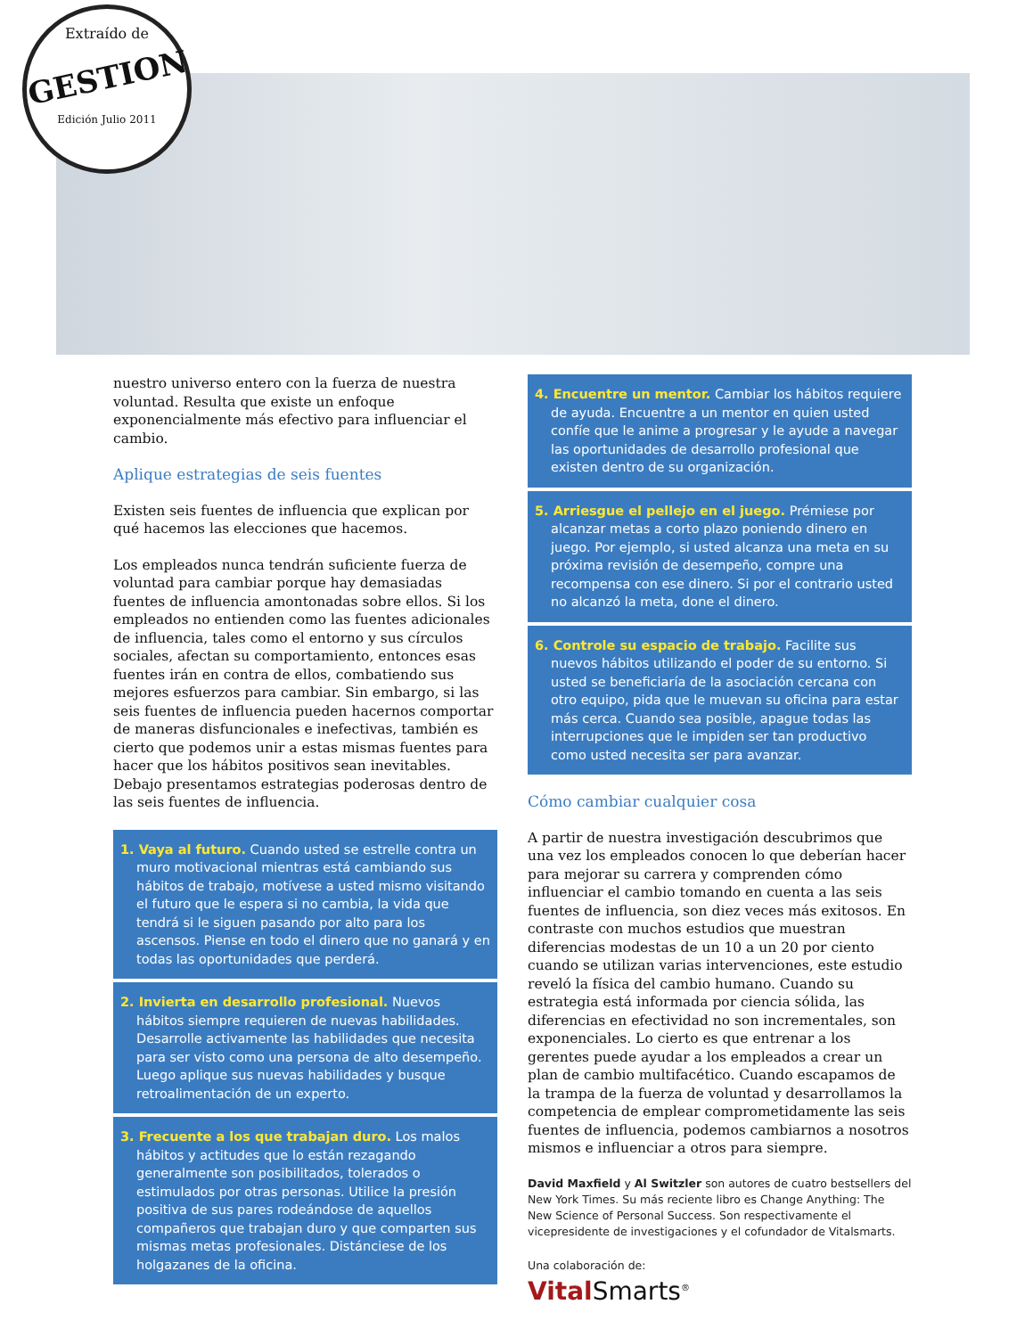Extraído de
GESTION
Edición Julio 2011
nuestro universo entero con la fuerza de nuestra voluntad. Resulta que existe un enfoque exponencialmente más efectivo para influenciar el cambio.
Aplique estrategias de seis fuentes
Existen seis fuentes de influencia que explican por qué hacemos las elecciones que hacemos.
Los empleados nunca tendrán suficiente fuerza de voluntad para cambiar porque hay demasiadas fuentes de influencia amontonadas sobre ellos. Si los empleados no entienden como las fuentes adicionales de influencia, tales como el entorno y sus círculos sociales, afectan su comportamiento, entonces esas fuentes irán en contra de ellos, combatiendo sus mejores esfuerzos para cambiar. Sin embargo, si las seis fuentes de influencia pueden hacernos comportar de maneras disfuncionales e inefectivas, también es cierto que podemos unir a estas mismas fuentes para hacer que los hábitos positivos sean inevitables. Debajo presentamos estrategias poderosas dentro de las seis fuentes de influencia.
1. Vaya al futuro. Cuando usted se estrelle contra un muro motivacional mientras está cambiando sus hábitos de trabajo, motívese a usted mismo visitando el futuro que le espera si no cambia, la vida que tendrá si le siguen pasando por alto para los ascensos. Piense en todo el dinero que no ganará y en todas las oportunidades que perderá.
2. Invierta en desarrollo profesional. Nuevos hábitos siempre requieren de nuevas habilidades. Desarrolle activamente las habilidades que necesita para ser visto como una persona de alto desempeño. Luego aplique sus nuevas habilidades y busque retroalimentación de un experto.
3. Frecuente a los que trabajan duro. Los malos hábitos y actitudes que lo están rezagando generalmente son posibilitados, tolerados o estimulados por otras personas. Utilice la presión positiva de sus pares rodeándose de aquellos compañeros que trabajan duro y que comparten sus mismas metas profesionales. Distánciese de los holgazanes de la oficina.
4. Encuentre un mentor. Cambiar los hábitos requiere de ayuda. Encuentre a un mentor en quien usted confíe que le anime a progresar y le ayude a navegar las oportunidades de desarrollo profesional que existen dentro de su organización.
5. Arriesgue el pellejo en el juego. Prémiese por alcanzar metas a corto plazo poniendo dinero en juego. Por ejemplo, si usted alcanza una meta en su próxima revisión de desempeño, compre una recompensa con ese dinero. Si por el contrario usted no alcanzó la meta, done el dinero.
6. Controle su espacio de trabajo. Facilite sus nuevos hábitos utilizando el poder de su entorno. Si usted se beneficiaría de la asociación cercana con otro equipo, pida que le muevan su oficina para estar más cerca. Cuando sea posible, apague todas las interrupciones que le impiden ser tan productivo como usted necesita ser para avanzar.
Cómo cambiar cualquier cosa
A partir de nuestra investigación descubrimos que una vez los empleados conocen lo que deberían hacer para mejorar su carrera y comprenden cómo influenciar el cambio tomando en cuenta a las seis fuentes de influencia, son diez veces más exitosos. En contraste con muchos estudios que muestran diferencias modestas de un 10 a un 20 por ciento cuando se utilizan varias intervenciones, este estudio reveló la física del cambio humano. Cuando su estrategia está informada por ciencia sólida, las diferencias en efectividad no son incrementales, son exponenciales. Lo cierto es que entrenar a los gerentes puede ayudar a los empleados a crear un plan de cambio multifacético. Cuando escapamos de la trampa de la fuerza de voluntad y desarrollamos la competencia de emplear comprometidamente las seis fuentes de influencia, podemos cambiarnos a nosotros mismos e influenciar a otros para siempre.
David Maxfield y Al Switzler son autores de cuatro bestsellers del New York Times. Su más reciente libro es Change Anything: The New Science of Personal Success. Son respectivamente el vicepresidente de investigaciones y el cofundador de Vitalsmarts.
Una colaboración de:
Vital Smarts<sup>®</sup>